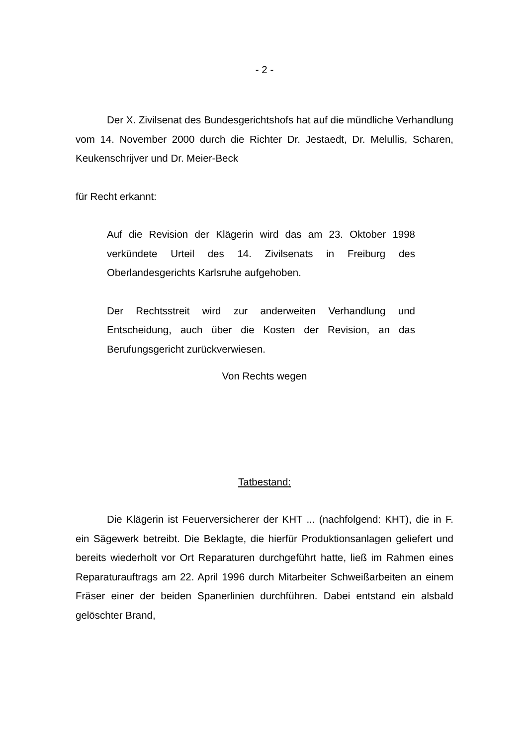- 2 -
Der X. Zivilsenat des Bundesgerichtshofs hat auf die mündliche Verhandlung vom 14. November 2000 durch die Richter Dr. Jestaedt, Dr. Melullis, Scharen, Keukenschrijver und Dr. Meier-Beck
für Recht erkannt:
Auf die Revision der Klägerin wird das am 23. Oktober 1998 verkündete Urteil des 14. Zivilsenats in Freiburg des Oberlandesgerichts Karlsruhe aufgehoben.
Der Rechtsstreit wird zur anderweiten Verhandlung und Entscheidung, auch über die Kosten der Revision, an das Berufungsgericht zurückverwiesen.
Von Rechts wegen
Tatbestand:
Die Klägerin ist Feuerversicherer der KHT ... (nachfolgend: KHT), die in F. ein Sägewerk betreibt. Die Beklagte, die hierfür Produktionsanlagen geliefert und bereits wiederholt vor Ort Reparaturen durchgeführt hatte, ließ im Rahmen eines Reparaturauftrags am 22. April 1996 durch Mitarbeiter Schweißarbeiten an einem Fräser einer der beiden Spanerlinien durchführen. Dabei entstand ein alsbald gelöschter Brand,